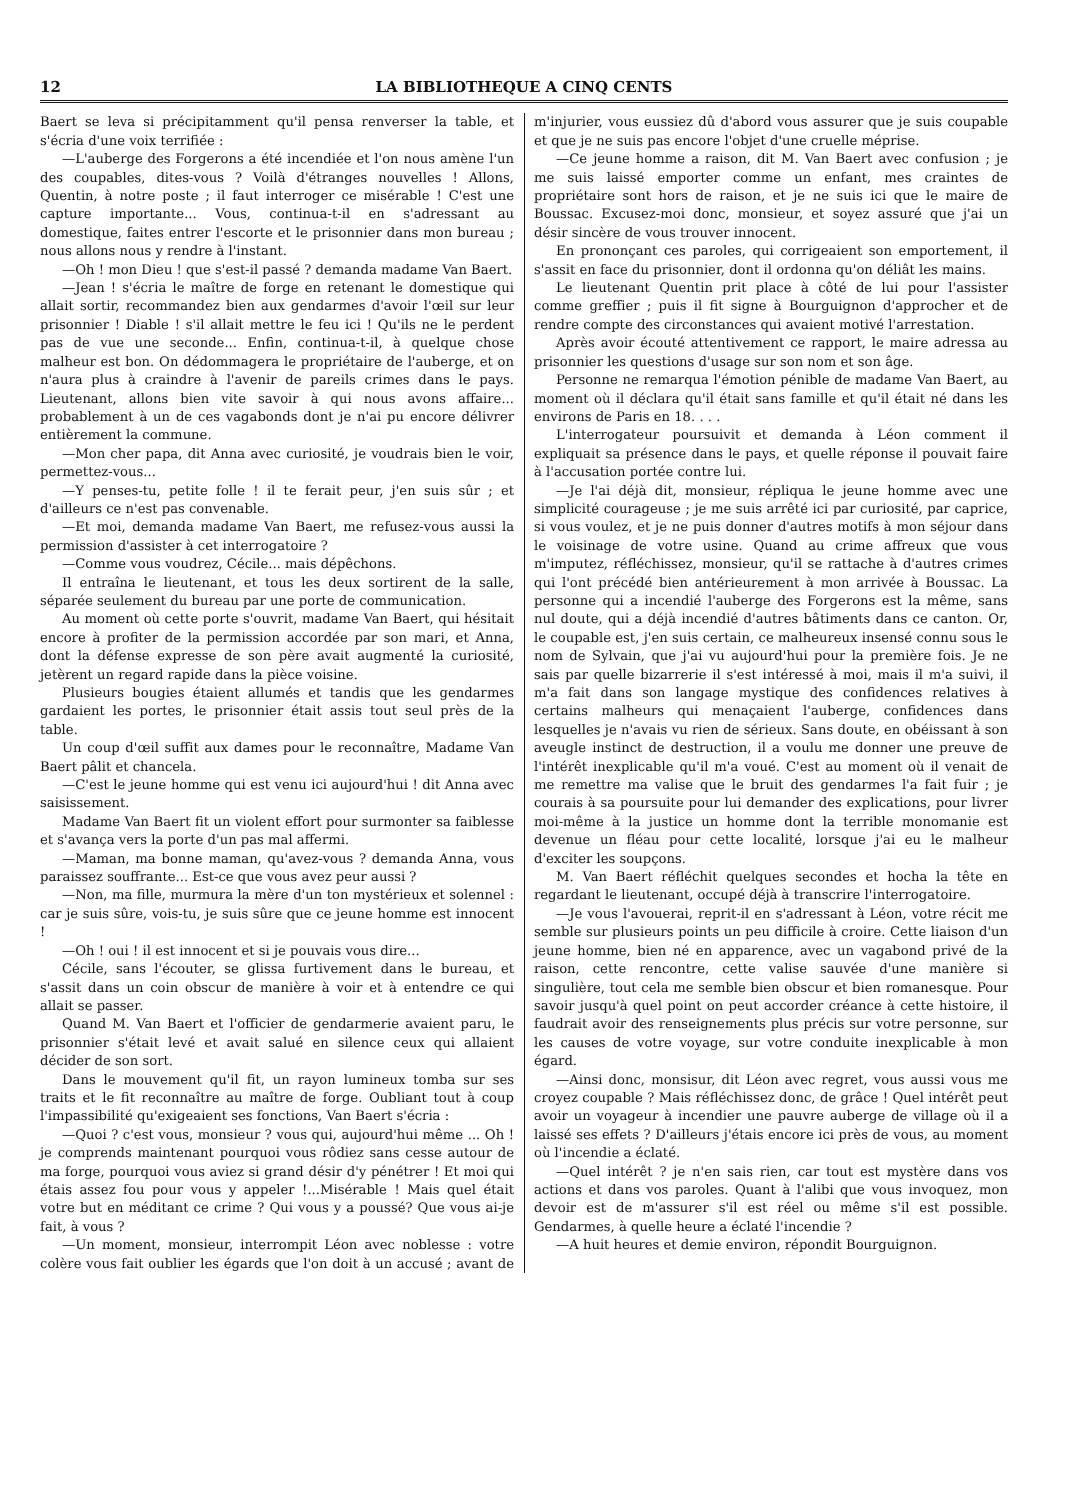12 LA BIBLIOTHEQUE A CINQ CENTS
Baert se leva si précipitamment qu'il pensa renverser la table, et s'écria d'une voix terrifiée :
—L'auberge des Forgerons a été incendiée et l'on nous amène l'un des coupables, dites-vous ? Voilà d'étranges nouvelles ! Allons, Quentin, à notre poste ; il faut interroger ce misérable ! C'est une capture importante... Vous, continua-t-il en s'adressant au domestique, faites entrer l'escorte et le prisonnier dans mon bureau ; nous allons nous y rendre à l'instant.
—Oh ! mon Dieu ! que s'est-il passé ? demanda madame Van Baert.
—Jean ! s'écria le maître de forge en retenant le domestique qui allait sortir, recommandez bien aux gendarmes d'avoir l'œil sur leur prisonnier ! Diable ! s'il allait mettre le feu ici ! Qu'ils ne le perdent pas de vue une seconde... Enfin, continua-t-il, à quelque chose malheur est bon. On dédommagera le propriétaire de l'auberge, et on n'aura plus à craindre à l'avenir de pareils crimes dans le pays. Lieutenant, allons bien vite savoir à qui nous avons affaire... probablement à un de ces vagabonds dont je n'ai pu encore délivrer entièrement la commune.
—Mon cher papa, dit Anna avec curiosité, je voudrais bien le voir, permettez-vous...
—Y penses-tu, petite folle ! il te ferait peur, j'en suis sûr ; et d'ailleurs ce n'est pas convenable.
—Et moi, demanda madame Van Baert, me refusez-vous aussi la permission d'assister à cet interrogatoire ?
—Comme vous voudrez, Cécile... mais dépêchons.
Il entraîna le lieutenant, et tous les deux sortirent de la salle, séparée seulement du bureau par une porte de communication.
Au moment où cette porte s'ouvrit, madame Van Baert, qui hésitait encore à profiter de la permission accordée par son mari, et Anna, dont la défense expresse de son père avait augmenté la curiosité, jetèrent un regard rapide dans la pièce voisine.
Plusieurs bougies étaient allumés et tandis que les gendarmes gardaient les portes, le prisonnier était assis tout seul près de la table.
Un coup d'œil suffit aux dames pour le reconnaître, Madame Van Baert pâlit et chancela.
—C'est le jeune homme qui est venu ici aujourd'hui ! dit Anna avec saisissement.
Madame Van Baert fit un violent effort pour surmonter sa faiblesse et s'avança vers la porte d'un pas mal affermi.
—Maman, ma bonne maman, qu'avez-vous ? demanda Anna, vous paraissez souffrante... Est-ce que vous avez peur aussi ?
—Non, ma fille, murmura la mère d'un ton mystérieux et solennel : car je suis sûre, vois-tu, je suis sûre que ce jeune homme est innocent !
—Oh ! oui ! il est innocent et si je pouvais vous dire...
Cécile, sans l'écouter, se glissa furtivement dans le bureau, et s'assit dans un coin obscur de manière à voir et à entendre ce qui allait se passer.
Quand M. Van Baert et l'officier de gendarmerie avaient paru, le prisonnier s'était levé et avait salué en silence ceux qui allaient décider de son sort.
Dans le mouvement qu'il fit, un rayon lumineux tomba sur ses traits et le fit reconnaître au maître de forge. Oubliant tout à coup l'impassibilité qu'exigeaient ses fonctions, Van Baert s'écria :
—Quoi ? c'est vous, monsieur ? vous qui, aujourd'hui même ... Oh ! je comprends maintenant pourquoi vous rôdiez sans cesse autour de ma forge, pourquoi vous aviez si grand désir d'y pénétrer ! Et moi qui étais assez fou pour vous y appeler !...Misérable ! Mais quel était votre but en méditant ce crime ? Qui vous y a poussé? Que vous ai-je fait, à vous ?
—Un moment, monsieur, interrompit Léon avec noblesse : votre colère vous fait oublier les égards que l'on doit à un accusé ; avant de m'injurier, vous eussiez dû d'abord vous assurer que je suis coupable et que je ne suis pas encore l'objet d'une cruelle méprise.
—Ce jeune homme a raison, dit M. Van Baert avec confusion ; je me suis laissé emporter comme un enfant, mes craintes de propriétaire sont hors de raison, et je ne suis ici que le maire de Boussac. Excusez-moi donc, monsieur, et soyez assuré que j'ai un désir sincère de vous trouver innocent.
En prononçant ces paroles, qui corrigeaient son emportement, il s'assit en face du prisonnier, dont il ordonna qu'on déliât les mains.
Le lieutenant Quentin prit place à côté de lui pour l'assister comme greffier ; puis il fit signe à Bourguignon d'approcher et de rendre compte des circonstances qui avaient motivé l'arrestation.
Après avoir écouté attentivement ce rapport, le maire adressa au prisonnier les questions d'usage sur son nom et son âge.
Personne ne remarqua l'émotion pénible de madame Van Baert, au moment où il déclara qu'il était sans famille et qu'il était né dans les environs de Paris en 18. . . .
L'interrogateur poursuivit et demanda à Léon comment il expliquait sa présence dans le pays, et quelle réponse il pouvait faire à l'accusation portée contre lui.
—Je l'ai déjà dit, monsieur, répliqua le jeune homme avec une simplicité courageuse ; je me suis arrêté ici par curiosité, par caprice, si vous voulez, et je ne puis donner d'autres motifs à mon séjour dans le voisinage de votre usine. Quand au crime affreux que vous m'imputez, réfléchissez, monsieur, qu'il se rattache à d'autres crimes qui l'ont précédé bien antérieurement à mon arrivée à Boussac. La personne qui a incendié l'auberge des Forgerons est la même, sans nul doute, qui a déjà incendié d'autres bâtiments dans ce canton. Or, le coupable est, j'en suis certain, ce malheureux insensé connu sous le nom de Sylvain, que j'ai vu aujourd'hui pour la première fois. Je ne sais par quelle bizarrerie il s'est intéressé à moi, mais il m'a suivi, il m'a fait dans son langage mystique des confidences relatives à certains malheurs qui menaçaient l'auberge, confidences dans lesquelles je n'avais vu rien de sérieux. Sans doute, en obéissant à son aveugle instinct de destruction, il a voulu me donner une preuve de l'intérêt inexplicable qu'il m'a voué. C'est au moment où il venait de me remettre ma valise que le bruit des gendarmes l'a fait fuir ; je courais à sa poursuite pour lui demander des explications, pour livrer moi-même à la justice un homme dont la terrible monomanie est devenue un fléau pour cette localité, lorsque j'ai eu le malheur d'exciter les soupçons.
M. Van Baert réfléchit quelques secondes et hocha la tête en regardant le lieutenant, occupé déjà à transcrire l'interrogatoire.
—Je vous l'avouerai, reprit-il en s'adressant à Léon, votre récit me semble sur plusieurs points un peu difficile à croire. Cette liaison d'un jeune homme, bien né en apparence, avec un vagabond privé de la raison, cette rencontre, cette valise sauvée d'une manière si singulière, tout cela me semble bien obscur et bien romanesque. Pour savoir jusqu'à quel point on peut accorder créance à cette histoire, il faudrait avoir des renseignements plus précis sur votre personne, sur les causes de votre voyage, sur votre conduite inexplicable à mon égard.
—Ainsi donc, monsisur, dit Léon avec regret, vous aussi vous me croyez coupable ? Mais réfléchissez donc, de grâce ! Quel intérêt peut avoir un voyageur à incendier une pauvre auberge de village où il a laissé ses effets ? D'ailleurs j'étais encore ici près de vous, au moment où l'incendie a éclaté.
—Quel intérêt ? je n'en sais rien, car tout est mystère dans vos actions et dans vos paroles. Quant à l'alibi que vous invoquez, mon devoir est de m'assurer s'il est réel ou même s'il est possible. Gendarmes, à quelle heure a éclaté l'incendie ?
—A huit heures et demie environ, répondit Bourguignon.